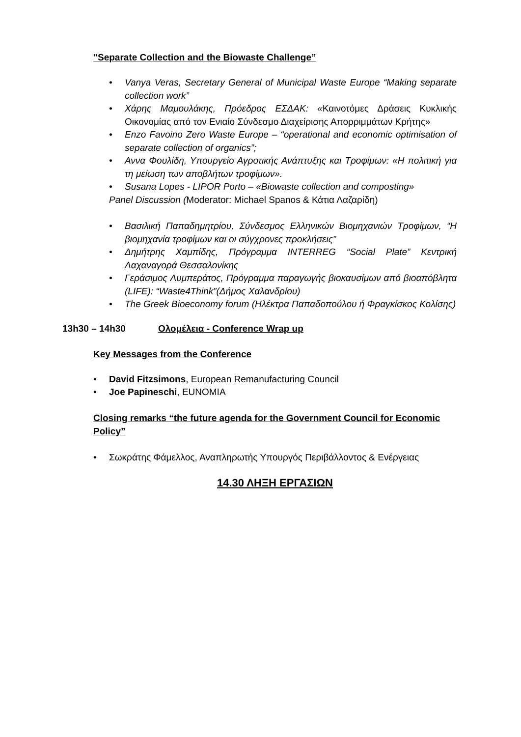"Separate Collection and the Biowaste Challenge”
• Vanya Veras, Secretary General of Municipal Waste Europe “Making separate collection work”
• Χάρης Μαμουλάκης, Πρόεδρος ΕΣΔΑΚ: «Καινοτόμες Δράσεις Κυκλικής Οικονομίας από τον Ενιαίο Σύνδεσμο Διαχείρισης Απορριμμάτων Κρήτης»
• Enzo Favoino Zero Waste Europe – “operational and economic optimisation of separate collection of organics”;
• Αννα Φουλίδη, Υπουργείο Αγροτικής Ανάπτυξης και Τροφίμων: «Η πολιτική για τη μείωση των αποβλήτων τροφίμων».
• Susana Lopes - LIPOR Porto – «Biowaste collection and composting»
Panel Discussion (Moderator: Michael Spanos & Κάτια Λαζαρίδη)
• Βασιλική Παπαδημητρίου, Σύνδεσμος Ελληνικών Βιομηχανιών Τροφίμων, “Η βιομηχανία τροφίμων και οι σύγχρονες προκλήσεις”
• Δημήτρης Χαμπίδης, Πρόγραμμα INTERREG “Social Plate” Κεντρική Λαχαναγορά Θεσσαλονίκης
• Γεράσιμος Λυμπεράτος, Πρόγραμμα παραγωγής βιοκαυσίμων από βιοαπόβλητα (LIFE): “Waste4Think”(Δήμος Χαλανδρίου)
• The Greek Bioeconomy forum (Ηλέκτρα Παπαδοπούλου ή Φραγκίσκος Κολίσης)
13h30 – 14h30 Ολομέλεια - Conference Wrap up
Key Messages from the Conference
• David Fitzsimons, European Remanufacturing Council
• Joe Papineschi, EUNOMIA
Closing remarks “the future agenda for the Government Council for Economic Policy”
• Σωκράτης Φάμελλος, Αναπληρωτής Υπουργός Περιβάλλοντος & Ενέργειας
14.30 ΛΗΞΗ ΕΡΓΑΣΙΩΝ